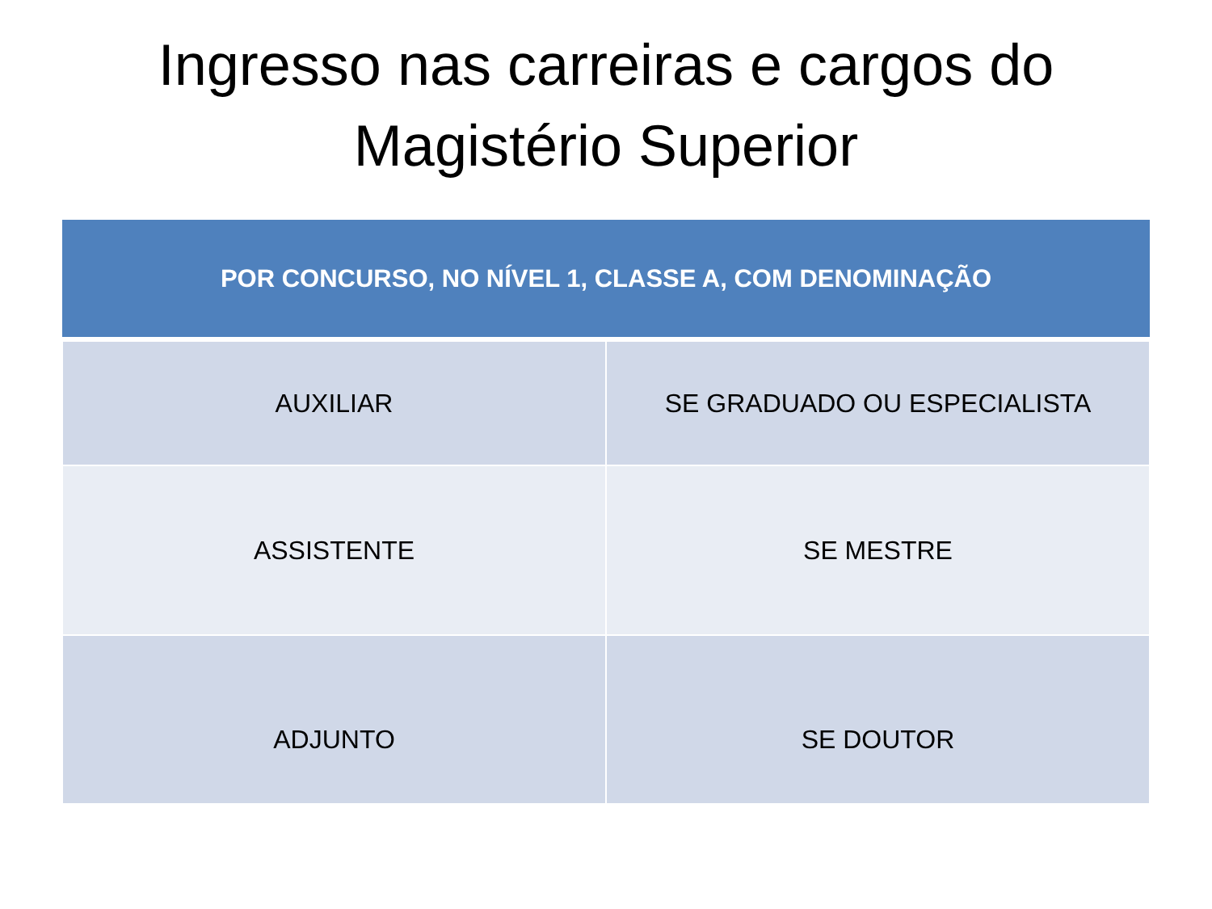Ingresso nas carreiras e cargos do
Magistério Superior
| POR CONCURSO, NO NÍVEL 1, CLASSE A, COM DENOMINAÇÃO | |
| --- | --- |
| AUXILIAR | SE GRADUADO OU ESPECIALISTA |
| ASSISTENTE | SE MESTRE |
| ADJUNTO | SE DOUTOR |